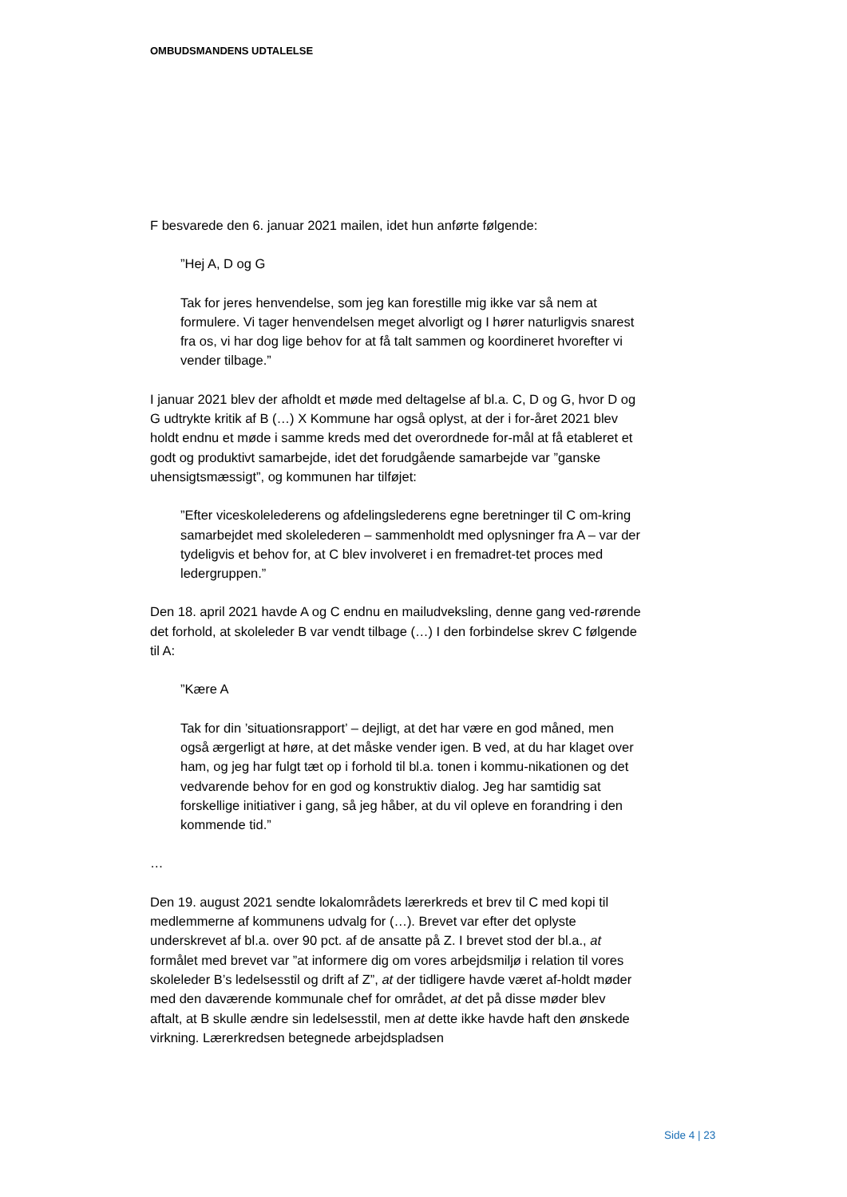OMBUDSMANDENS UDTALELSE
F besvarede den 6. januar 2021 mailen, idet hun anførte følgende:
”Hej A, D og G
Tak for jeres henvendelse, som jeg kan forestille mig ikke var så nem at formulere. Vi tager henvendelsen meget alvorligt og I hører naturligvis snarest fra os, vi har dog lige behov for at få talt sammen og koordineret hvorefter vi vender tilbage.”
I januar 2021 blev der afholdt et møde med deltagelse af bl.a. C, D og G, hvor D og G udtrykte kritik af B (…) X Kommune har også oplyst, at der i for-året 2021 blev holdt endnu et møde i samme kreds med det overordnede for-mål at få etableret et godt og produktivt samarbejde, idet det forudgående samarbejde var ”ganske uhensigtsmæssigt”, og kommunen har tilføjet:
”Efter viceskolelederens og afdelingslederens egne beretninger til C om-kring samarbejdet med skolelederen – sammenholdt med oplysninger fra A – var der tydeligvis et behov for, at C blev involveret i en fremadret-tet proces med ledergruppen.”
Den 18. april 2021 havde A og C endnu en mailudveksling, denne gang ved-rørende det forhold, at skoleleder B var vendt tilbage (…) I den forbindelse skrev C følgende til A:
”Kære A
Tak for din ’situationsrapport’ – dejligt, at det har være en god måned, men også ærgerligt at høre, at det måske vender igen. B ved, at du har klaget over ham, og jeg har fulgt tæt op i forhold til bl.a. tonen i kommu-nikationen og det vedvarende behov for en god og konstruktiv dialog. Jeg har samtidig sat forskellige initiativer i gang, så jeg håber, at du vil opleve en forandring i den kommende tid.”
…
Den 19. august 2021 sendte lokalområdets lærerkreds et brev til C med kopi til medlemmerne af kommunens udvalg for (…). Brevet var efter det oplyste underskrevet af bl.a. over 90 pct. af de ansatte på Z. I brevet stod der bl.a., at formålet med brevet var ”at informere dig om vores arbejdsmiljø i relation til vores skoleleder B’s ledelsesstil og drift af Z”, at der tidligere havde været af-holdt møder med den daværende kommunale chef for området, at det på disse møder blev aftalt, at B skulle ændre sin ledelsesstil, men at dette ikke havde haft den ønskede virkning. Lærerkredsen betegnede arbejdspladsen
Side 4 | 23